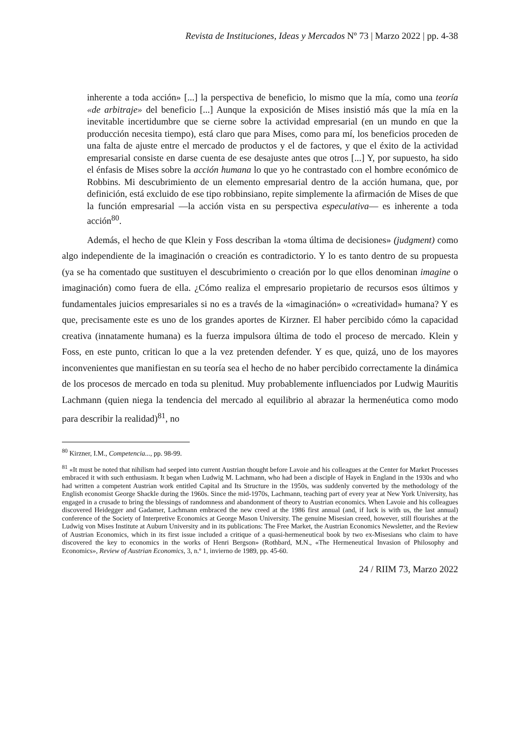Revista de Instituciones, Ideas y Mercados Nº 73 | Marzo 2022 | pp. 4-38
inherente a toda acción» [...] la perspectiva de beneficio, lo mismo que la mía, como una teoría «de arbitraje» del beneficio [...] Aunque la exposición de Mises insistió más que la mía en la inevitable incertidumbre que se cierne sobre la actividad empresarial (en un mundo en que la producción necesita tiempo), está claro que para Mises, como para mí, los beneficios proceden de una falta de ajuste entre el mercado de productos y el de factores, y que el éxito de la actividad empresarial consiste en darse cuenta de ese desajuste antes que otros [...] Y, por supuesto, ha sido el énfasis de Mises sobre la acción humana lo que yo he contrastado con el hombre económico de Robbins. Mi descubrimiento de un elemento empresarial dentro de la acción humana, que, por definición, está excluido de ese tipo robbinsiano, repite simplemente la afirmación de Mises de que la función empresarial —la acción vista en su perspectiva especulativa— es inherente a toda acción<sup>80</sup>.
Además, el hecho de que Klein y Foss describan la «toma última de decisiones» (judgment) como algo independiente de la imaginación o creación es contradictorio. Y lo es tanto dentro de su propuesta (ya se ha comentado que sustituyen el descubrimiento o creación por lo que ellos denominan imagine o imaginación) como fuera de ella. ¿Cómo realiza el empresario propietario de recursos esos últimos y fundamentales juicios empresariales si no es a través de la «imaginación» o «creatividad» humana? Y es que, precisamente este es uno de los grandes aportes de Kirzner. El haber percibido cómo la capacidad creativa (innatamente humana) es la fuerza impulsora última de todo el proceso de mercado. Klein y Foss, en este punto, critican lo que a la vez pretenden defender. Y es que, quizá, uno de los mayores inconvenientes que manifiestan en su teoría sea el hecho de no haber percibido correctamente la dinámica de los procesos de mercado en toda su plenitud. Muy probablemente influenciados por Ludwig Mauritis Lachmann (quien niega la tendencia del mercado al equilibrio al abrazar la hermenéutica como modo para describir la realidad)<sup>81</sup>, no
<sup>80</sup> Kirzner, I.M., Competencia..., pp. 98-99.
<sup>81</sup> «It must be noted that nihilism had seeped into current Austrian thought before Lavoie and his colleagues at the Center for Market Processes embraced it with such enthusiasm. It began when Ludwig M. Lachmann, who had been a disciple of Hayek in England in the 1930s and who had written a competent Austrian work entitled Capital and Its Structure in the 1950s, was suddenly converted by the methodology of the English economist George Shackle during the 1960s. Since the mid-1970s, Lachmann, teaching part of every year at New York University, has engaged in a crusade to bring the blessings of randomness and abandonment of theory to Austrian economics. When Lavoie and his colleagues discovered Heidegger and Gadamer, Lachmann embraced the new creed at the 1986 first annual (and, if luck is with us, the last annual) conference of the Society of Interpretive Economics at George Mason University. The genuine Misesian creed, however, still flourishes at the Ludwig von Mises Institute at Auburn University and in its publications: The Free Market, the Austrian Economics Newsletter, and the Review of Austrian Economics, which in its first issue included a critique of a quasi-hermeneutical book by two ex-Misesians who claim to have discovered the key to economics in the works of Henri Bergson» (Rothbard, M.N., «The Hermeneutical Invasion of Philosophy and Economics», Review of Austrian Economics, 3, n.º 1, invierno de 1989, pp. 45-60.
24 / RIIM 73, Marzo 2022